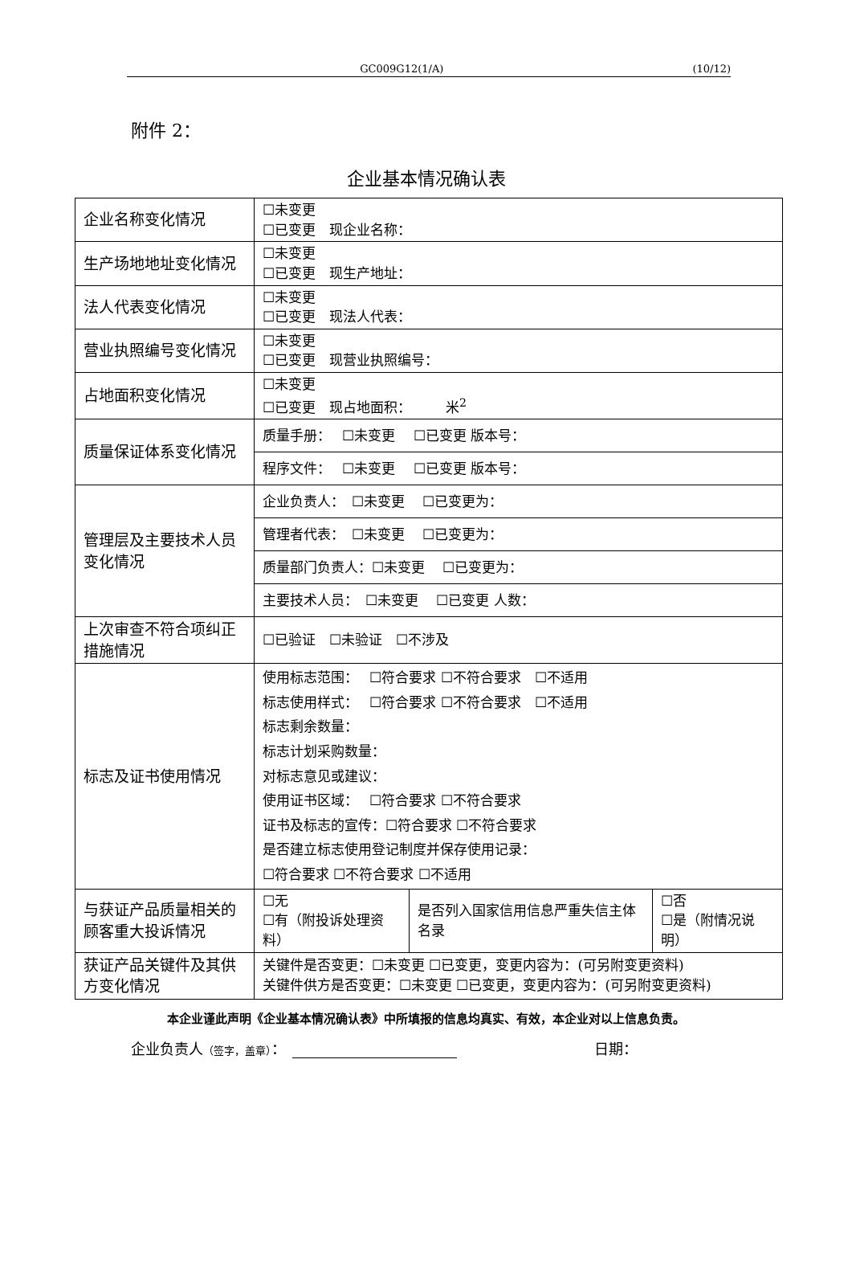GC009G12(1/A) (10/12)
附件 2：
企业基本情况确认表
| 企业名称变化情况 | ☐未变更 ☐已变更 现企业名称： | | |
| 生产场地地址变化情况 | ☐未变更 ☐已变更 现生产地址： | | |
| 法人代表变化情况 | ☐未变更 ☐已变更 现法人代表： | | |
| 营业执照编号变化情况 | ☐未变更 ☐已变更 现营业执照编号： | | |
| 占地面积变化情况 | ☐未变更 ☐已变更 现占地面积： 米<sup>2</sup> | | |
| 质量保证体系变化情况 | 质量手册： ☐未变更 ☐已变更 版本号： | | |
| | 程序文件： ☐未变更 ☐已变更 版本号： | | |
| 管理层及主要技术人员变化情况 | 企业负责人： ☐未变更 ☐已变更为： | | |
| | 管理者代表： ☐未变更 ☐已变更为： | | |
| | 质量部门负责人：☐未变更 ☐已变更为： | | |
| | 主要技术人员： ☐未变更 ☐已变更 人数： | | |
| 上次审查不符合项纠正措施情况 | ☐已验证 ☐未验证 ☐不涉及 | | |
| 标志及证书使用情况 | 使用标志范围： ☐符合要求 ☐不符合要求 ☐不适用 标志使用样式： ☐符合要求 ☐不符合要求 ☐不适用 标志剩余数量： 标志计划采购数量： 对标志意见或建议： 使用证书区域： ☐符合要求 ☐不符合要求 证书及标志的宣传：☐符合要求 ☐不符合要求 是否建立标志使用登记制度并保存使用记录： ☐符合要求 ☐不符合要求 ☐不适用 | | |
| 与获证产品质量相关的顾客重大投诉情况 | ☐无 ☐有（附投诉处理资料） | 是否列入国家信用信息严重失信主体名录 | ☐否 ☐是（附情况说明） |
| 获证产品关键件及其供方变化情况 | 关键件是否变更：☐未变更 ☐已变更，变更内容为：(可另附变更资料) 关键件供方是否变更：☐未变更 ☐已变更，变更内容为：(可另附变更资料) | | |
本企业谨此声明《企业基本情况确认表》中所填报的信息均真实、有效，本企业对以上信息负责。
企业负责人（签字，盖章）： 日期：